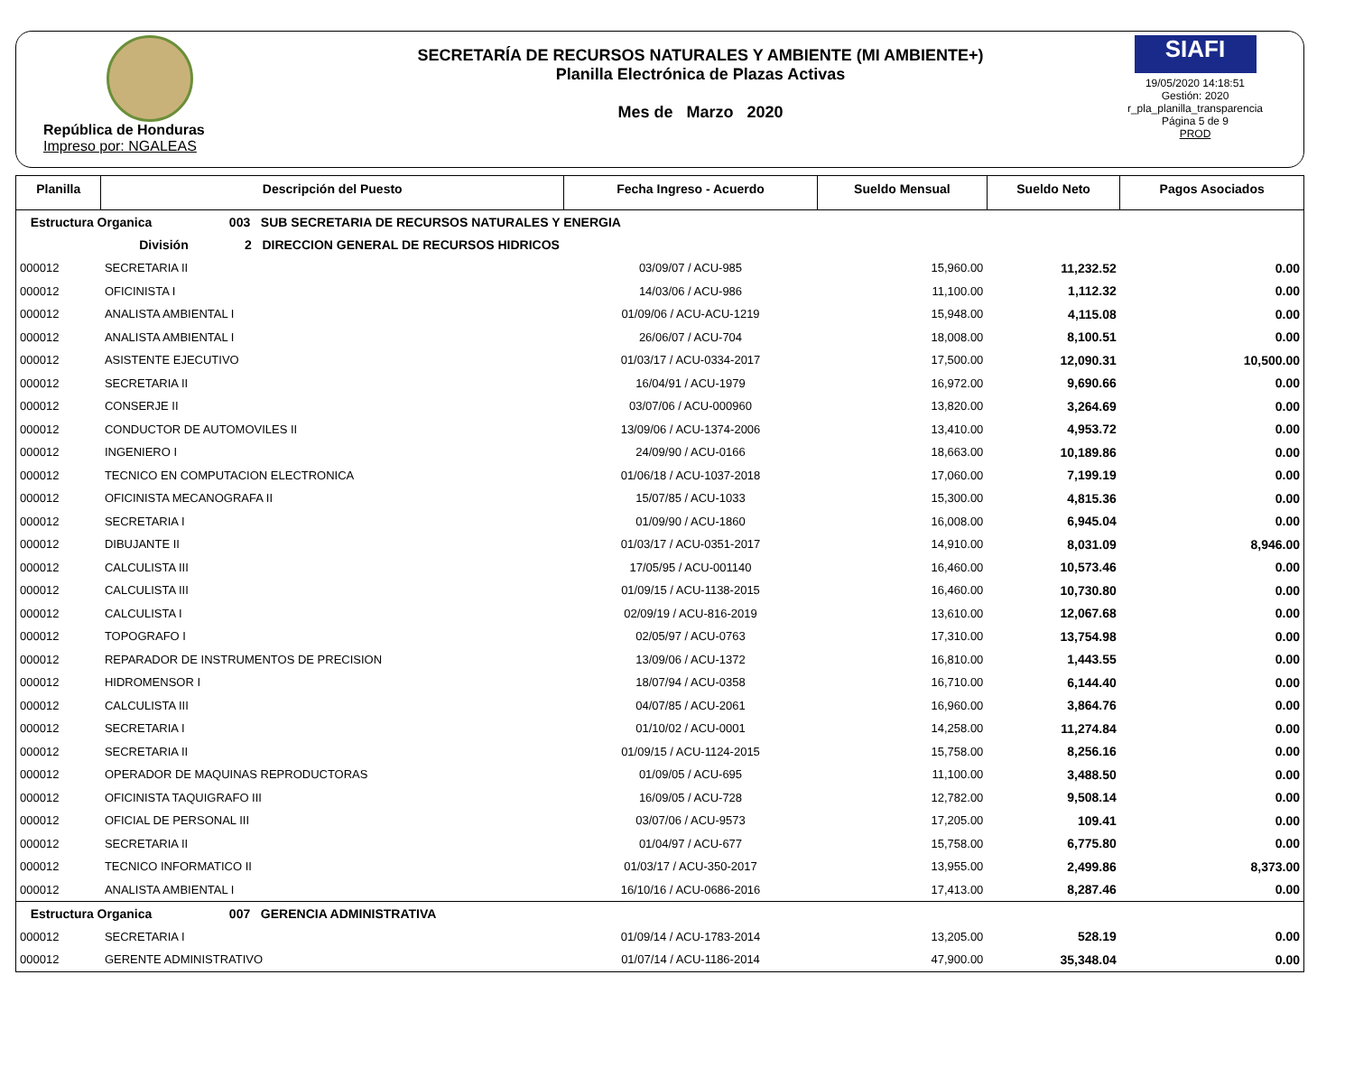República de Honduras
Impreso por: NGALEAS
SECRETARÍA DE RECURSOS NATURALES Y AMBIENTE (MI AMBIENTE+)
Planilla Electrónica de Plazas Activas
Mes de Marzo 2020
SIAFI
19/05/2020 14:18:51
Gestión: 2020
r_pla_planilla_transparencia
Página 5 de 9
PROD
| Planilla | Descripción del Puesto | Fecha Ingreso - Acuerdo | Sueldo Mensual | Sueldo Neto | Pagos Asociados |
| --- | --- | --- | --- | --- | --- |
| Estructura Organica 003 SUB SECRETARIA DE RECURSOS NATURALES Y ENERGIA | | | | | |
| División 2 DIRECCION GENERAL DE RECURSOS HIDRICOS | | | | | |
| 000012 | SECRETARIA II | 03/09/07 / ACU-985 | 15,960.00 | 11,232.52 | 0.00 |
| 000012 | OFICINISTA I | 14/03/06 / ACU-986 | 11,100.00 | 1,112.32 | 0.00 |
| 000012 | ANALISTA AMBIENTAL I | 01/09/06 / ACU-ACU-1219 | 15,948.00 | 4,115.08 | 0.00 |
| 000012 | ANALISTA AMBIENTAL I | 26/06/07 / ACU-704 | 18,008.00 | 8,100.51 | 0.00 |
| 000012 | ASISTENTE EJECUTIVO | 01/03/17 / ACU-0334-2017 | 17,500.00 | 12,090.31 | 10,500.00 |
| 000012 | SECRETARIA II | 16/04/91 / ACU-1979 | 16,972.00 | 9,690.66 | 0.00 |
| 000012 | CONSERJE II | 03/07/06 / ACU-000960 | 13,820.00 | 3,264.69 | 0.00 |
| 000012 | CONDUCTOR DE AUTOMOVILES II | 13/09/06 / ACU-1374-2006 | 13,410.00 | 4,953.72 | 0.00 |
| 000012 | INGENIERO I | 24/09/90 / ACU-0166 | 18,663.00 | 10,189.86 | 0.00 |
| 000012 | TECNICO EN COMPUTACION ELECTRONICA | 01/06/18 / ACU-1037-2018 | 17,060.00 | 7,199.19 | 0.00 |
| 000012 | OFICINISTA MECANOGRAFA II | 15/07/85 / ACU-1033 | 15,300.00 | 4,815.36 | 0.00 |
| 000012 | SECRETARIA I | 01/09/90 / ACU-1860 | 16,008.00 | 6,945.04 | 0.00 |
| 000012 | DIBUJANTE II | 01/03/17 / ACU-0351-2017 | 14,910.00 | 8,031.09 | 8,946.00 |
| 000012 | CALCULISTA III | 17/05/95 / ACU-001140 | 16,460.00 | 10,573.46 | 0.00 |
| 000012 | CALCULISTA III | 01/09/15 / ACU-1138-2015 | 16,460.00 | 10,730.80 | 0.00 |
| 000012 | CALCULISTA I | 02/09/19 / ACU-816-2019 | 13,610.00 | 12,067.68 | 0.00 |
| 000012 | TOPOGRAFO I | 02/05/97 / ACU-0763 | 17,310.00 | 13,754.98 | 0.00 |
| 000012 | REPARADOR DE INSTRUMENTOS DE PRECISION | 13/09/06 / ACU-1372 | 16,810.00 | 1,443.55 | 0.00 |
| 000012 | HIDROMENSOR I | 18/07/94 / ACU-0358 | 16,710.00 | 6,144.40 | 0.00 |
| 000012 | CALCULISTA III | 04/07/85 / ACU-2061 | 16,960.00 | 3,864.76 | 0.00 |
| 000012 | SECRETARIA I | 01/10/02 / ACU-0001 | 14,258.00 | 11,274.84 | 0.00 |
| 000012 | SECRETARIA II | 01/09/15 / ACU-1124-2015 | 15,758.00 | 8,256.16 | 0.00 |
| 000012 | OPERADOR DE MAQUINAS REPRODUCTORAS | 01/09/05 / ACU-695 | 11,100.00 | 3,488.50 | 0.00 |
| 000012 | OFICINISTA TAQUIGRAFO III | 16/09/05 / ACU-728 | 12,782.00 | 9,508.14 | 0.00 |
| 000012 | OFICIAL DE PERSONAL III | 03/07/06 / ACU-9573 | 17,205.00 | 109.41 | 0.00 |
| 000012 | SECRETARIA II | 01/04/97 / ACU-677 | 15,758.00 | 6,775.80 | 0.00 |
| 000012 | TECNICO INFORMATICO II | 01/03/17 / ACU-350-2017 | 13,955.00 | 2,499.86 | 8,373.00 |
| 000012 | ANALISTA AMBIENTAL I | 16/10/16 / ACU-0686-2016 | 17,413.00 | 8,287.46 | 0.00 |
| Estructura Organica 007 GERENCIA ADMINISTRATIVA | | | | | |
| 000012 | SECRETARIA I | 01/09/14 / ACU-1783-2014 | 13,205.00 | 528.19 | 0.00 |
| 000012 | GERENTE ADMINISTRATIVO | 01/07/14 / ACU-1186-2014 | 47,900.00 | 35,348.04 | 0.00 |